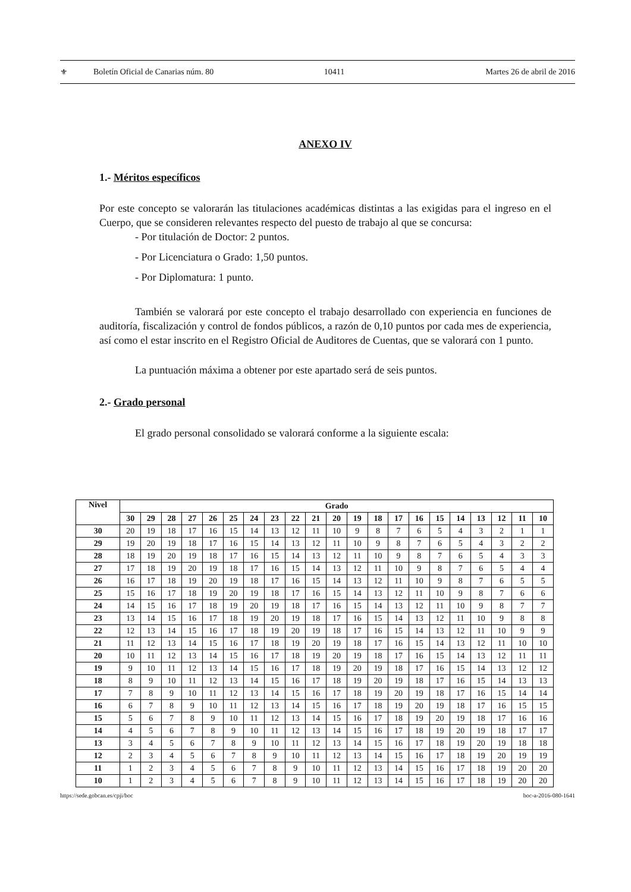⚜ Boletín Oficial de Canarias núm. 80 10411 Martes 26 de abril de 2016
ANEXO IV
1.- Méritos específicos
Por este concepto se valorarán las titulaciones académicas distintas a las exigidas para el ingreso en el Cuerpo, que se consideren relevantes respecto del puesto de trabajo al que se concursa:
- Por titulación de Doctor: 2 puntos.
- Por Licenciatura o Grado: 1,50 puntos.
- Por Diplomatura: 1 punto.
También se valorará por este concepto el trabajo desarrollado con experiencia en funciones de auditoría, fiscalización y control de fondos públicos, a razón de 0,10 puntos por cada mes de experiencia, así como el estar inscrito en el Registro Oficial de Auditores de Cuentas, que se valorará con 1 punto.
La puntuación máxima a obtener por este apartado será de seis puntos.
2.- Grado personal
El grado personal consolidado se valorará conforme a la siguiente escala:
| Nivel | Grado | | | | | | | | | | | | | | | | | | | | |
| --- | --- | --- | --- | --- | --- | --- | --- | --- | --- | --- | --- | --- | --- | --- | --- | --- | --- | --- | --- | --- | --- |
| | 30 | 29 | 28 | 27 | 26 | 25 | 24 | 23 | 22 | 21 | 20 | 19 | 18 | 17 | 16 | 15 | 14 | 13 | 12 | 11 | 10 |
| 30 | 20 | 19 | 18 | 17 | 16 | 15 | 14 | 13 | 12 | 11 | 10 | 9 | 8 | 7 | 6 | 5 | 4 | 3 | 2 | 1 | 1 |
| 29 | 19 | 20 | 19 | 18 | 17 | 16 | 15 | 14 | 13 | 12 | 11 | 10 | 9 | 8 | 7 | 6 | 5 | 4 | 3 | 2 | 2 |
| 28 | 18 | 19 | 20 | 19 | 18 | 17 | 16 | 15 | 14 | 13 | 12 | 11 | 10 | 9 | 8 | 7 | 6 | 5 | 4 | 3 | 3 |
| 27 | 17 | 18 | 19 | 20 | 19 | 18 | 17 | 16 | 15 | 14 | 13 | 12 | 11 | 10 | 9 | 8 | 7 | 6 | 5 | 4 | 4 |
| 26 | 16 | 17 | 18 | 19 | 20 | 19 | 18 | 17 | 16 | 15 | 14 | 13 | 12 | 11 | 10 | 9 | 8 | 7 | 6 | 5 | 5 |
| 25 | 15 | 16 | 17 | 18 | 19 | 20 | 19 | 18 | 17 | 16 | 15 | 14 | 13 | 12 | 11 | 10 | 9 | 8 | 7 | 6 | 6 |
| 24 | 14 | 15 | 16 | 17 | 18 | 19 | 20 | 19 | 18 | 17 | 16 | 15 | 14 | 13 | 12 | 11 | 10 | 9 | 8 | 7 | 7 |
| 23 | 13 | 14 | 15 | 16 | 17 | 18 | 19 | 20 | 19 | 18 | 17 | 16 | 15 | 14 | 13 | 12 | 11 | 10 | 9 | 8 | 8 |
| 22 | 12 | 13 | 14 | 15 | 16 | 17 | 18 | 19 | 20 | 19 | 18 | 17 | 16 | 15 | 14 | 13 | 12 | 11 | 10 | 9 | 9 |
| 21 | 11 | 12 | 13 | 14 | 15 | 16 | 17 | 18 | 19 | 20 | 19 | 18 | 17 | 16 | 15 | 14 | 13 | 12 | 11 | 10 | 10 |
| 20 | 10 | 11 | 12 | 13 | 14 | 15 | 16 | 17 | 18 | 19 | 20 | 19 | 18 | 17 | 16 | 15 | 14 | 13 | 12 | 11 | 11 |
| 19 | 9 | 10 | 11 | 12 | 13 | 14 | 15 | 16 | 17 | 18 | 19 | 20 | 19 | 18 | 17 | 16 | 15 | 14 | 13 | 12 | 12 |
| 18 | 8 | 9 | 10 | 11 | 12 | 13 | 14 | 15 | 16 | 17 | 18 | 19 | 20 | 19 | 18 | 17 | 16 | 15 | 14 | 13 | 13 |
| 17 | 7 | 8 | 9 | 10 | 11 | 12 | 13 | 14 | 15 | 16 | 17 | 18 | 19 | 20 | 19 | 18 | 17 | 16 | 15 | 14 | 14 |
| 16 | 6 | 7 | 8 | 9 | 10 | 11 | 12 | 13 | 14 | 15 | 16 | 17 | 18 | 19 | 20 | 19 | 18 | 17 | 16 | 15 | 15 |
| 15 | 5 | 6 | 7 | 8 | 9 | 10 | 11 | 12 | 13 | 14 | 15 | 16 | 17 | 18 | 19 | 20 | 19 | 18 | 17 | 16 | 16 |
| 14 | 4 | 5 | 6 | 7 | 8 | 9 | 10 | 11 | 12 | 13 | 14 | 15 | 16 | 17 | 18 | 19 | 20 | 19 | 18 | 17 | 17 |
| 13 | 3 | 4 | 5 | 6 | 7 | 8 | 9 | 10 | 11 | 12 | 13 | 14 | 15 | 16 | 17 | 18 | 19 | 20 | 19 | 18 | 18 |
| 12 | 2 | 3 | 4 | 5 | 6 | 7 | 8 | 9 | 10 | 11 | 12 | 13 | 14 | 15 | 16 | 17 | 18 | 19 | 20 | 19 | 19 |
| 11 | 1 | 2 | 3 | 4 | 5 | 6 | 7 | 8 | 9 | 10 | 11 | 12 | 13 | 14 | 15 | 16 | 17 | 18 | 19 | 20 | 20 |
| 10 | 1 | 2 | 3 | 4 | 5 | 6 | 7 | 8 | 9 | 10 | 11 | 12 | 13 | 14 | 15 | 16 | 17 | 18 | 19 | 20 | 20 |
https://sede.gobcan.es/cpji/boc boc-a-2016-080-1641